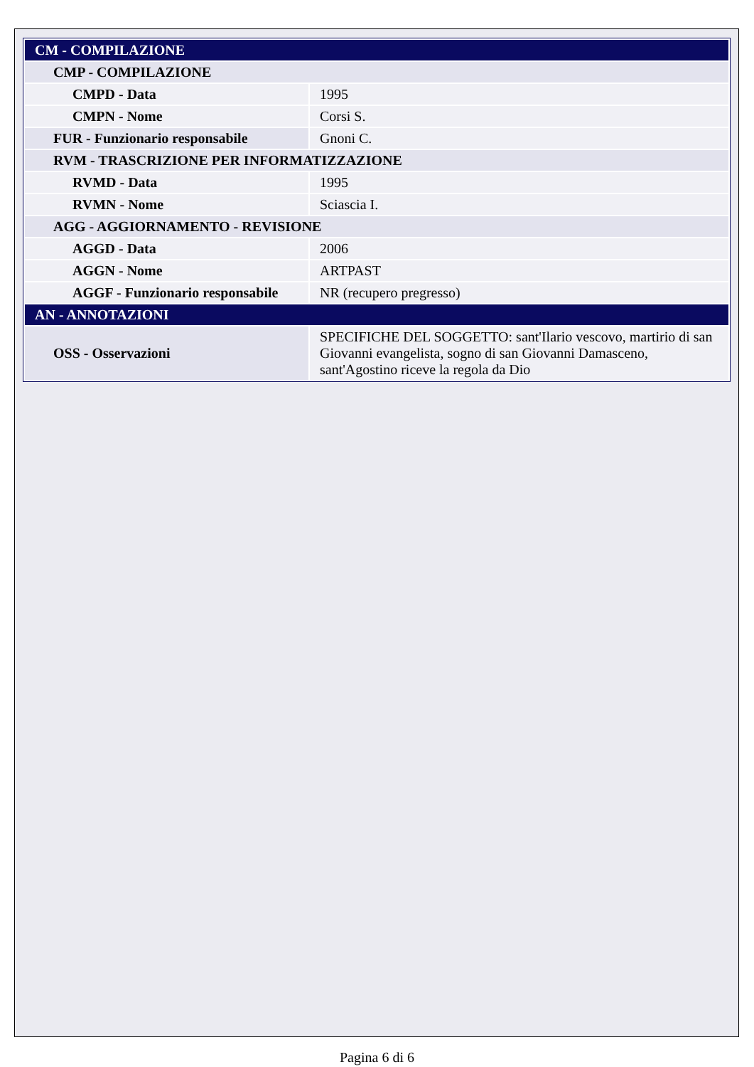| CM - COMPILAZIONE | |
| CMP - COMPILAZIONE | |
| CMPD - Data | 1995 |
| CMPN - Nome | Corsi S. |
| FUR - Funzionario responsabile | Gnoni C. |
| RVM - TRASCRIZIONE PER INFORMATIZZAZIONE | |
| RVMD - Data | 1995 |
| RVMN - Nome | Sciascia I. |
| AGG - AGGIORNAMENTO - REVISIONE | |
| AGGD - Data | 2006 |
| AGGN - Nome | ARTPAST |
| AGGF - Funzionario responsabile | NR (recupero pregresso) |
| AN - ANNOTAZIONI | |
| OSS - Osservazioni | SPECIFICHE DEL SOGGETTO: sant'Ilario vescovo, martirio di san Giovanni evangelista, sogno di san Giovanni Damasceno, sant'Agostino riceve la regola da Dio |
Pagina 6 di 6